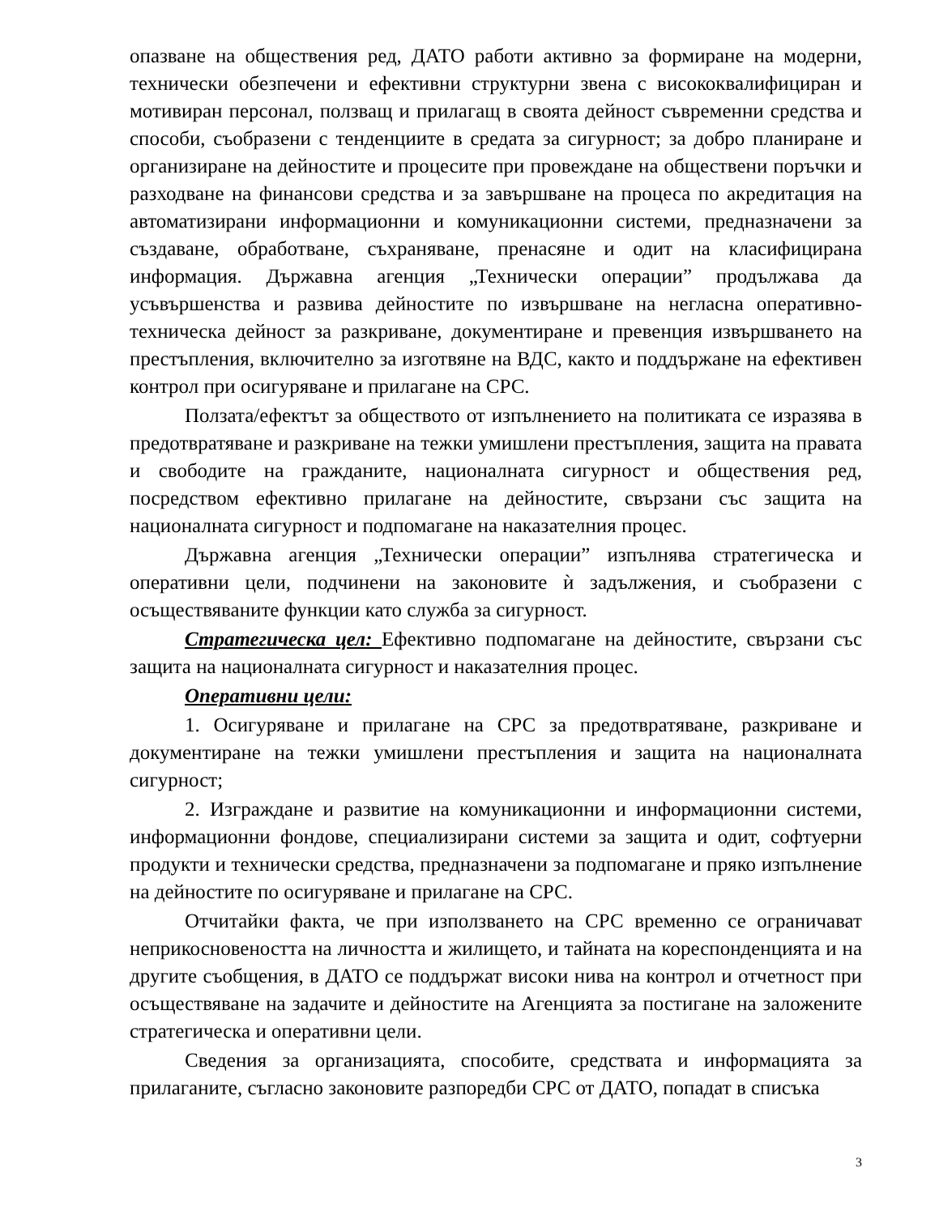опазване на обществения ред, ДАТО работи активно за формиране на модерни, технически обезпечени и ефективни структурни звена с висококвалифициран и мотивиран персонал, ползващ и прилагащ в своята дейност съвременни средства и способи, съобразени с тенденциите в средата за сигурност; за добро планиране и организиране на дейностите и процесите при провеждане на обществени поръчки и разходване на финансови средства и за завършване на процеса по акредитация на автоматизирани информационни и комуникационни системи, предназначени за създаване, обработване, съхраняване, пренасяне и одит на класифицирана информация. Държавна агенция „Технически операции” продължава да усъвършенства и развива дейностите по извършване на негласна оперативно-техническа дейност за разкриване, документиране и превенция извършването на престъпления, включително за изготвяне на ВДС, както и поддържане на ефективен контрол при осигуряване и прилагане на СРС.
Ползата/ефектът за обществото от изпълнението на политиката се изразява в предотвратяване и разкриване на тежки умишлени престъпления, защита на правата и свободите на гражданите, националната сигурност и обществения ред, посредством ефективно прилагане на дейностите, свързани със защита на националната сигурност и подпомагане на наказателния процес.
Държавна агенция „Технически операции” изпълнява стратегическа и оперативни цели, подчинени на законовите ѝ задължения, и съобразени с осъществяваните функции като служба за сигурност.
Стратегическа цел: Ефективно подпомагане на дейностите, свързани със защита на националната сигурност и наказателния процес.
Оперативни цели:
1. Осигуряване и прилагане на СРС за предотвратяване, разкриване и документиране на тежки умишлени престъпления и защита на националната сигурност;
2. Изграждане и развитие на комуникационни и информационни системи, информационни фондове, специализирани системи за защита и одит, софтуерни продукти и технически средства, предназначени за подпомагане и пряко изпълнение на дейностите по осигуряване и прилагане на СРС.
Отчитайки факта, че при използването на СРС временно се ограничават неприкосновеността на личността и жилището, и тайната на кореспонденцията и на другите съобщения, в ДАТО се поддържат високи нива на контрол и отчетност при осъществяване на задачите и дейностите на Агенцията за постигане на заложените стратегическа и оперативни цели.
Сведения за организацията, способите, средствата и информацията за прилаганите, съгласно законовите разпоредби СРС от ДАТО, попадат в списъка
3